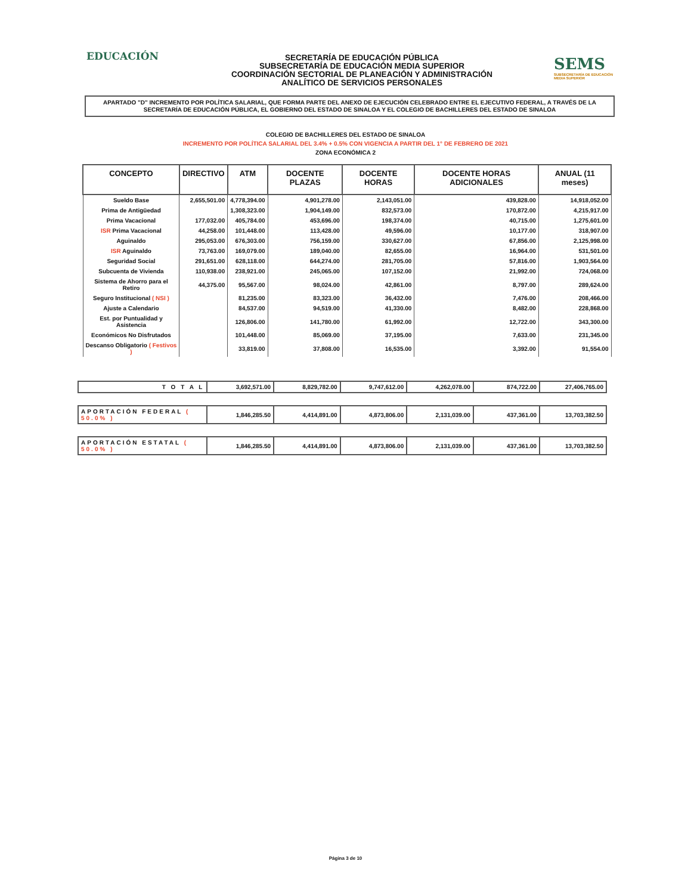EDUCACIÓN
SECRETARÍA DE EDUCACIÓN PÚBLICA
SUBSECRETARÍA DE EDUCACIÓN MEDIA SUPERIOR
COORDINACIÓN SECTORIAL DE PLANEACIÓN Y ADMINISTRACIÓN
ANALÍTICO DE SERVICIOS PERSONALES
SEMS
SUBSECRETARÍA DE EDUCACIÓN MEDIA SUPERIOR
APARTADO "D" INCREMENTO POR POLÍTICA SALARIAL, QUE FORMA PARTE DEL ANEXO DE EJECUCIÓN CELEBRADO ENTRE EL EJECUTIVO FEDERAL, A TRAVÉS DE LA SECRETARÍA DE EDUCACIÓN PÚBLICA, EL GOBIERNO DEL ESTADO DE SINALOA Y EL COLEGIO DE BACHILLERES DEL ESTADO DE SINALOA
COLEGIO DE BACHILLERES DEL ESTADO DE SINALOA
INCREMENTO POR POLÍTICA SALARIAL DEL 3.4% + 0.5% CON VIGENCIA A PARTIR DEL 1° DE FEBRERO DE 2021
ZONA ECONÓMICA 2
| CONCEPTO | DIRECTIVO | ATM | DOCENTE PLAZAS | DOCENTE HORAS | DOCENTE HORAS ADICIONALES | ANUAL (11 meses) |
| --- | --- | --- | --- | --- | --- | --- |
| Sueldo Base | 2,655,501.00 | 4,778,394.00 | 4,901,278.00 | 2,143,051.00 | 439,828.00 | 14,918,052.00 |
| Prima de Antigüedad | | 1,308,323.00 | 1,904,149.00 | 832,573.00 | 170,872.00 | 4,215,917.00 |
| Prima Vacacional | 177,032.00 | 405,784.00 | 453,696.00 | 198,374.00 | 40,715.00 | 1,275,601.00 |
| ISR Prima Vacacional | 44,258.00 | 101,448.00 | 113,428.00 | 49,596.00 | 10,177.00 | 318,907.00 |
| Aguinaldo | 295,053.00 | 676,303.00 | 756,159.00 | 330,627.00 | 67,856.00 | 2,125,998.00 |
| ISR Aguinaldo | 73,763.00 | 169,079.00 | 189,040.00 | 82,655.00 | 16,964.00 | 531,501.00 |
| Seguridad Social | 291,651.00 | 628,118.00 | 644,274.00 | 281,705.00 | 57,816.00 | 1,903,564.00 |
| Subcuenta de Vivienda | 110,938.00 | 238,921.00 | 245,065.00 | 107,152.00 | 21,992.00 | 724,068.00 |
| Sistema de Ahorro para el Retiro | 44,375.00 | 95,567.00 | 98,024.00 | 42,861.00 | 8,797.00 | 289,624.00 |
| Seguro Institucional ( NSI ) | | 81,235.00 | 83,323.00 | 36,432.00 | 7,476.00 | 208,466.00 |
| Ajuste a Calendario | | 84,537.00 | 94,519.00 | 41,330.00 | 8,482.00 | 228,868.00 |
| Est. por Puntualidad y Asistencia | | 126,806.00 | 141,780.00 | 61,992.00 | 12,722.00 | 343,300.00 |
| Económicos No Disfrutados | | 101,448.00 | 85,069.00 | 37,195.00 | 7,633.00 | 231,345.00 |
| Descanso Obligatorio ( Festivos ) | | 33,819.00 | 37,808.00 | 16,535.00 | 3,392.00 | 91,554.00 |
| T O T A L | 3,692,571.00 | 8,829,782.00 | 9,747,612.00 | 4,262,078.00 | 874,722.00 | 27,406,765.00 |
| APORTACIÓN FEDERAL ( 50.0% ) | 1,846,285.50 | 4,414,891.00 | 4,873,806.00 | 2,131,039.00 | 437,361.00 | 13,703,382.50 |
| APORTACIÓN ESTATAL ( 50.0% ) | 1,846,285.50 | 4,414,891.00 | 4,873,806.00 | 2,131,039.00 | 437,361.00 | 13,703,382.50 |
Página 3 de 10